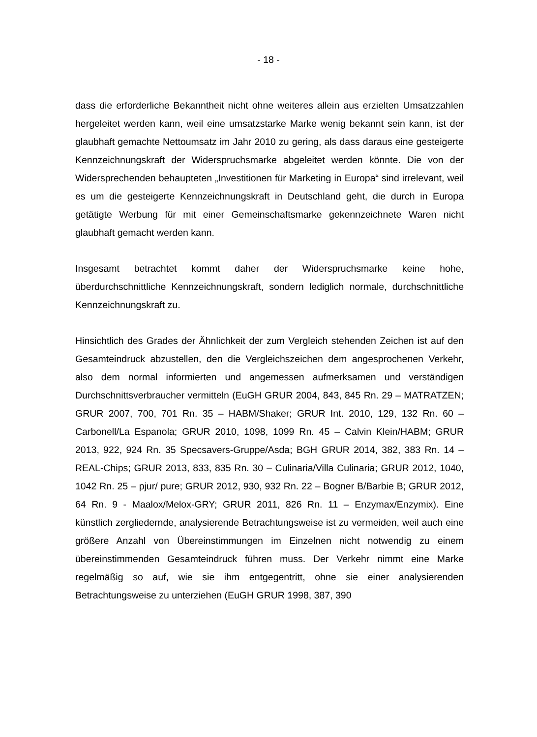- 18 -
dass die erforderliche Bekanntheit nicht ohne weiteres allein aus erzielten Umsatzzahlen hergeleitet werden kann, weil eine umsatzstarke Marke wenig bekannt sein kann, ist der glaubhaft gemachte Nettoumsatz im Jahr 2010 zu gering, als dass daraus eine gesteigerte Kennzeichnungskraft der Widerspruchsmarke abgeleitet werden könnte. Die von der Widersprechenden behaupteten „Investitionen für Marketing in Europa“ sind irrelevant, weil es um die gesteigerte Kennzeichnungskraft in Deutschland geht, die durch in Europa getätigte Werbung für mit einer Gemeinschaftsmarke gekennzeichnete Waren nicht glaubhaft gemacht werden kann.
Insgesamt betrachtet kommt daher der Widerspruchsmarke keine hohe, überdurchschnittliche Kennzeichnungskraft, sondern lediglich normale, durchschnittliche Kennzeichnungskraft zu.
Hinsichtlich des Grades der Ähnlichkeit der zum Vergleich stehenden Zeichen ist auf den Gesamteindruck abzustellen, den die Vergleichszeichen dem angesprochenen Verkehr, also dem normal informierten und angemessen aufmerksamen und verständigen Durchschnittsverbraucher vermitteln (EuGH GRUR 2004, 843, 845 Rn. 29 – MATRATZEN; GRUR 2007, 700, 701 Rn. 35 – HABM/Shaker; GRUR Int. 2010, 129, 132 Rn. 60 – Carbonell/La Espanola; GRUR 2010, 1098, 1099 Rn. 45 – Calvin Klein/HABM; GRUR 2013, 922, 924 Rn. 35 Specsavers-Gruppe/Asda; BGH GRUR 2014, 382, 383 Rn. 14 – REAL-Chips; GRUR 2013, 833, 835 Rn. 30 – Culinaria/Villa Culinaria; GRUR 2012, 1040, 1042 Rn. 25 – pjur/ pure; GRUR 2012, 930, 932 Rn. 22 – Bogner B/Barbie B; GRUR 2012, 64 Rn. 9 - Maalox/Melox-GRY; GRUR 2011, 826 Rn. 11 – Enzymax/Enzymix). Eine künstlich zergliedernde, analysierende Betrachtungsweise ist zu vermeiden, weil auch eine größere Anzahl von Übereinstimmungen im Einzelnen nicht notwendig zu einem übereinstimmenden Gesamteindruck führen muss. Der Verkehr nimmt eine Marke regelmäßig so auf, wie sie ihm entgegentritt, ohne sie einer analysierenden Betrachtungsweise zu unterziehen (EuGH GRUR 1998, 387, 390